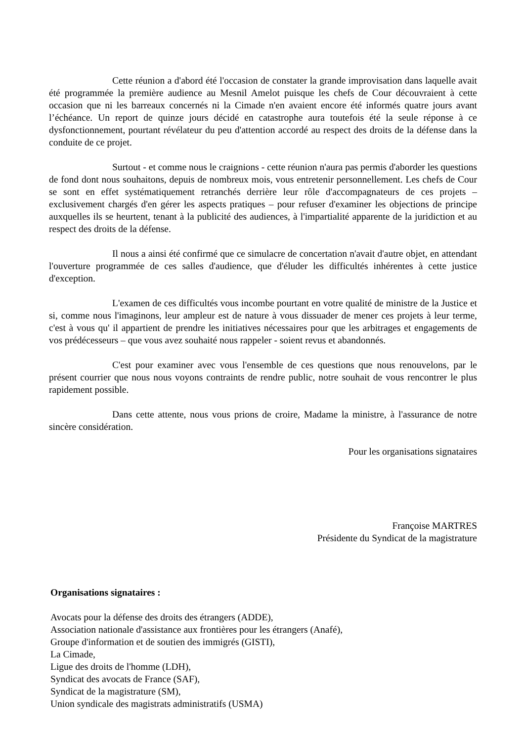Cette réunion a d'abord été l'occasion de constater la grande improvisation dans laquelle avait été programmée la première audience au Mesnil Amelot puisque les chefs de Cour découvraient à cette occasion que ni les barreaux concernés ni la Cimade n'en avaient encore été informés quatre jours avant l’échéance. Un report de quinze jours décidé en catastrophe aura toutefois été la seule réponse à ce dysfonctionnement, pourtant révélateur du peu d'attention accordé au respect des droits de la défense dans la conduite de ce projet.
Surtout - et comme nous le craignions - cette réunion n'aura pas permis d'aborder les questions de fond dont nous souhaitons, depuis de nombreux mois, vous entretenir personnellement. Les chefs de Cour se sont en effet systématiquement retranchés derrière leur rôle d'accompagnateurs de ces projets – exclusivement chargés d'en gérer les aspects pratiques – pour refuser d'examiner les objections de principe auxquelles ils se heurtent, tenant à la publicité des audiences, à l'impartialité apparente de la juridiction et au respect des droits de la défense.
Il nous a ainsi été confirmé que ce simulacre de concertation n'avait d'autre objet, en attendant l'ouverture programmée de ces salles d'audience, que d'éluder les difficultés inhérentes à cette justice d'exception.
L'examen de ces difficultés vous incombe pourtant en votre qualité de ministre de la Justice et si, comme nous l'imaginons, leur ampleur est de nature à vous dissuader de mener ces projets à leur terme, c'est à vous qu' il appartient de prendre les initiatives nécessaires pour que les arbitrages et engagements de vos prédécesseurs – que vous avez souhaité nous rappeler - soient revus et abandonnés.
C'est pour examiner avec vous l'ensemble de ces questions que nous renouvelons, par le présent courrier que nous nous voyons contraints de rendre public, notre souhait de vous rencontrer le plus rapidement possible.
Dans cette attente, nous vous prions de croire, Madame la ministre, à l'assurance de notre sincère considération.
Pour les organisations signataires
Françoise MARTRES
Présidente du Syndicat de la magistrature
Organisations signataires :
Avocats pour la défense des droits des étrangers (ADDE),
Association nationale d'assistance aux frontières pour les étrangers (Anafé),
Groupe d'information et de soutien des immigrés (GISTI),
La Cimade,
Ligue des droits de l'homme (LDH),
Syndicat des avocats de France (SAF),
Syndicat de la magistrature (SM),
Union syndicale des magistrats administratifs (USMA)